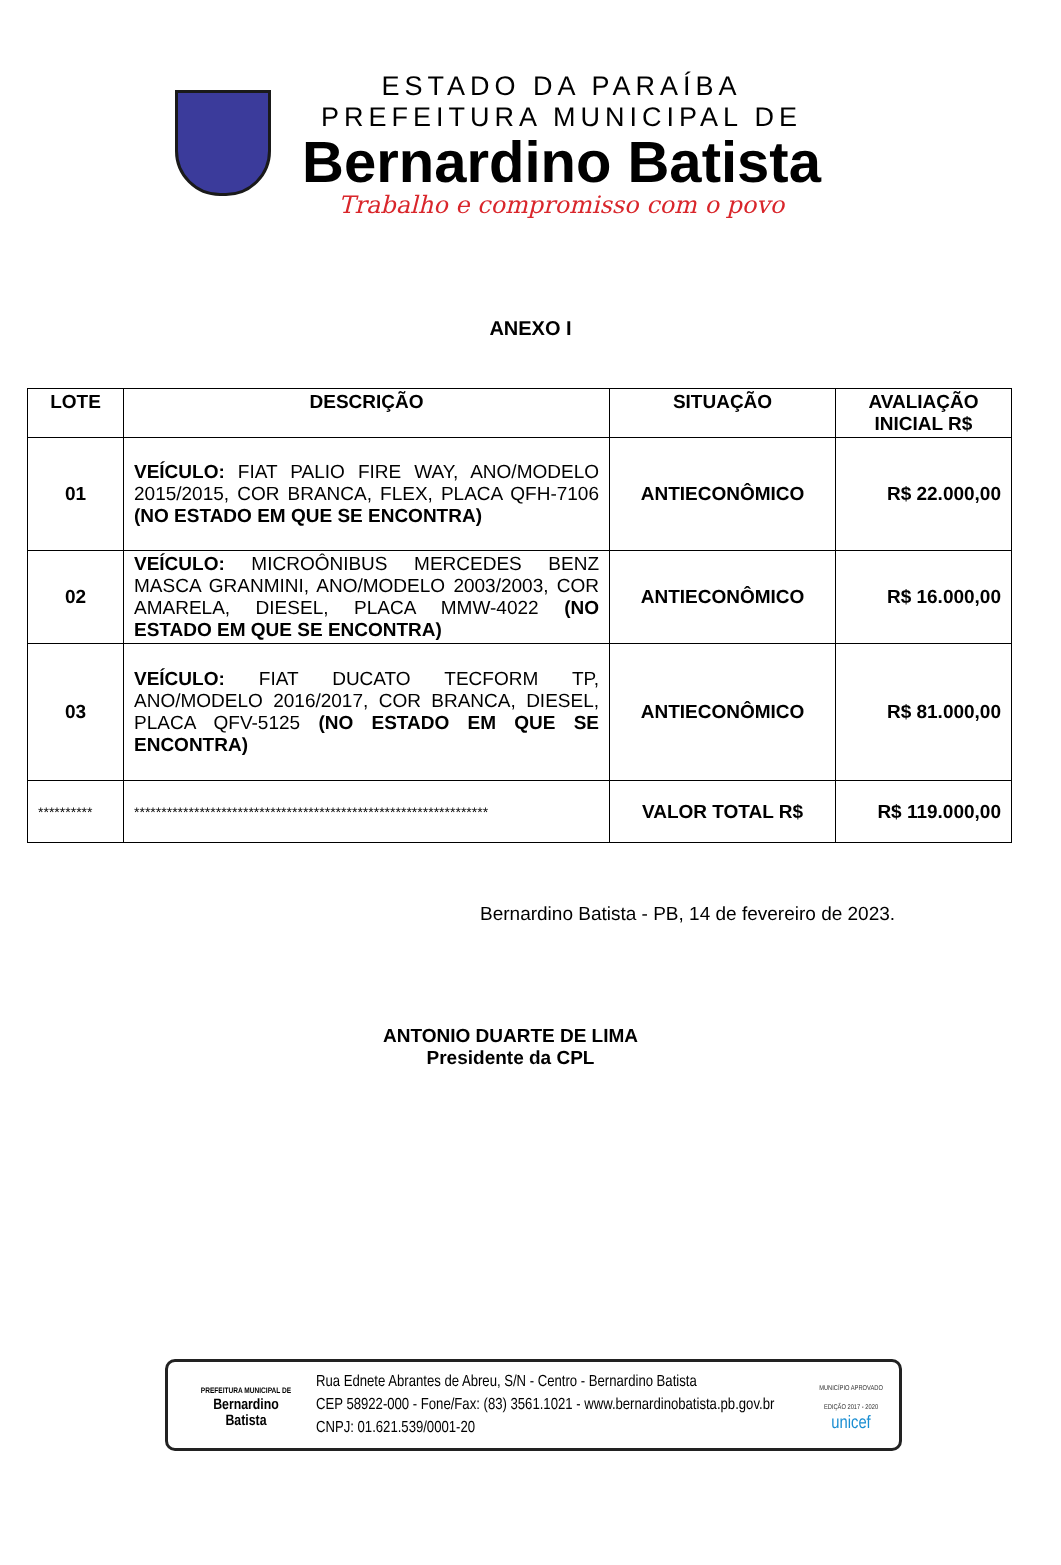ESTADO DA PARAÍBA
PREFEITURA MUNICIPAL DE
Bernardino Batista
Trabalho e compromisso com o povo
ANEXO I
| LOTE | DESCRIÇÃO | SITUAÇÃO | AVALIAÇÃO INICIAL R$ |
| --- | --- | --- | --- |
| 01 | VEÍCULO: FIAT PALIO FIRE WAY, ANO/MODELO 2015/2015, COR BRANCA, FLEX, PLACA QFH-7106 (NO ESTADO EM QUE SE ENCONTRA) | ANTIECONÔMICO | R$ 22.000,00 |
| 02 | VEÍCULO: MICROÔNIBUS MERCEDES BENZ MASCA GRANMINI, ANO/MODELO 2003/2003, COR AMARELA, DIESEL, PLACA MMW-4022 (NO ESTADO EM QUE SE ENCONTRA) | ANTIECONÔMICO | R$ 16.000,00 |
| 03 | VEÍCULO: FIAT DUCATO TECFORM TP, ANO/MODELO 2016/2017, COR BRANCA, DIESEL, PLACA QFV-5125 (NO ESTADO EM QUE SE ENCONTRA) | ANTIECONÔMICO | R$ 81.000,00 |
| ********** | ***************************************************************** | VALOR TOTAL R$ | R$ 119.000,00 |
Bernardino Batista - PB, 14 de fevereiro de 2023.
ANTONIO DUARTE DE LIMA
Presidente da CPL
PREFEITURA MUNICIPAL DE
Bernardino
Batista
Rua Ednete Abrantes de Abreu, S/N - Centro - Bernardino Batista
CEP 58922-000 - Fone/Fax: (83) 3561.1021 - www.bernardinobatista.pb.gov.br
CNPJ: 01.621.539/0001-20
MUNICÍPIO APROVADO
EDIÇÃO 2017 - 2020
unicef